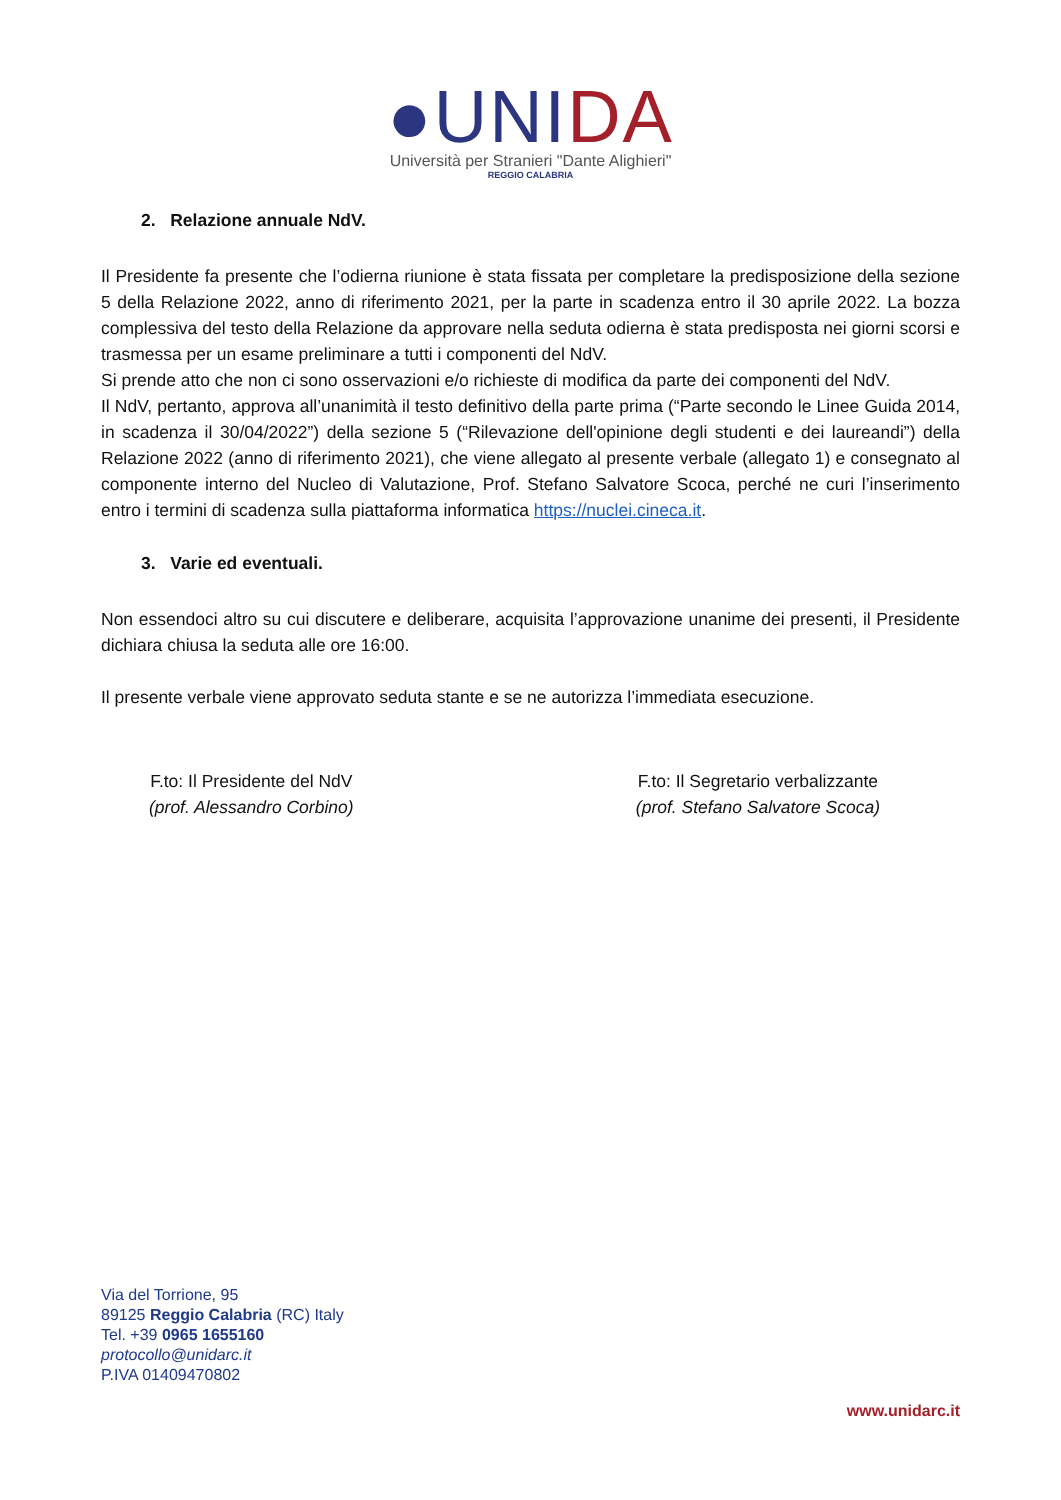●UNIDA
Università per Stranieri "Dante Alighieri"
REGGIO CALABRIA
2. Relazione annuale NdV.
Il Presidente fa presente che l’odierna riunione è stata fissata per completare la predisposizione della sezione 5 della Relazione 2022, anno di riferimento 2021, per la parte in scadenza entro il 30 aprile 2022. La bozza complessiva del testo della Relazione da approvare nella seduta odierna è stata predisposta nei giorni scorsi e trasmessa per un esame preliminare a tutti i componenti del NdV.
Si prende atto che non ci sono osservazioni e/o richieste di modifica da parte dei componenti del NdV.
Il NdV, pertanto, approva all’unanimità il testo definitivo della parte prima (“Parte secondo le Linee Guida 2014, in scadenza il 30/04/2022”) della sezione 5 (“Rilevazione dell'opinione degli studenti e dei laureandi”) della Relazione 2022 (anno di riferimento 2021), che viene allegato al presente verbale (allegato 1) e consegnato al componente interno del Nucleo di Valutazione, Prof. Stefano Salvatore Scoca, perché ne curi l’inserimento entro i termini di scadenza sulla piattaforma informatica https://nuclei.cineca.it.
3. Varie ed eventuali.
Non essendoci altro su cui discutere e deliberare, acquisita l’approvazione unanime dei presenti, il Presidente dichiara chiusa la seduta alle ore 16:00.
Il presente verbale viene approvato seduta stante e se ne autorizza l’immediata esecuzione.
F.to: Il Presidente del NdV
(prof. Alessandro Corbino)
F.to: Il Segretario verbalizzante
(prof. Stefano Salvatore Scoca)
Via del Torrione, 95
89125 Reggio Calabria (RC) Italy
Tel. +39 0965 1655160
protocollo@unidarc.it
P.IVA 01409470802
www.unidarc.it